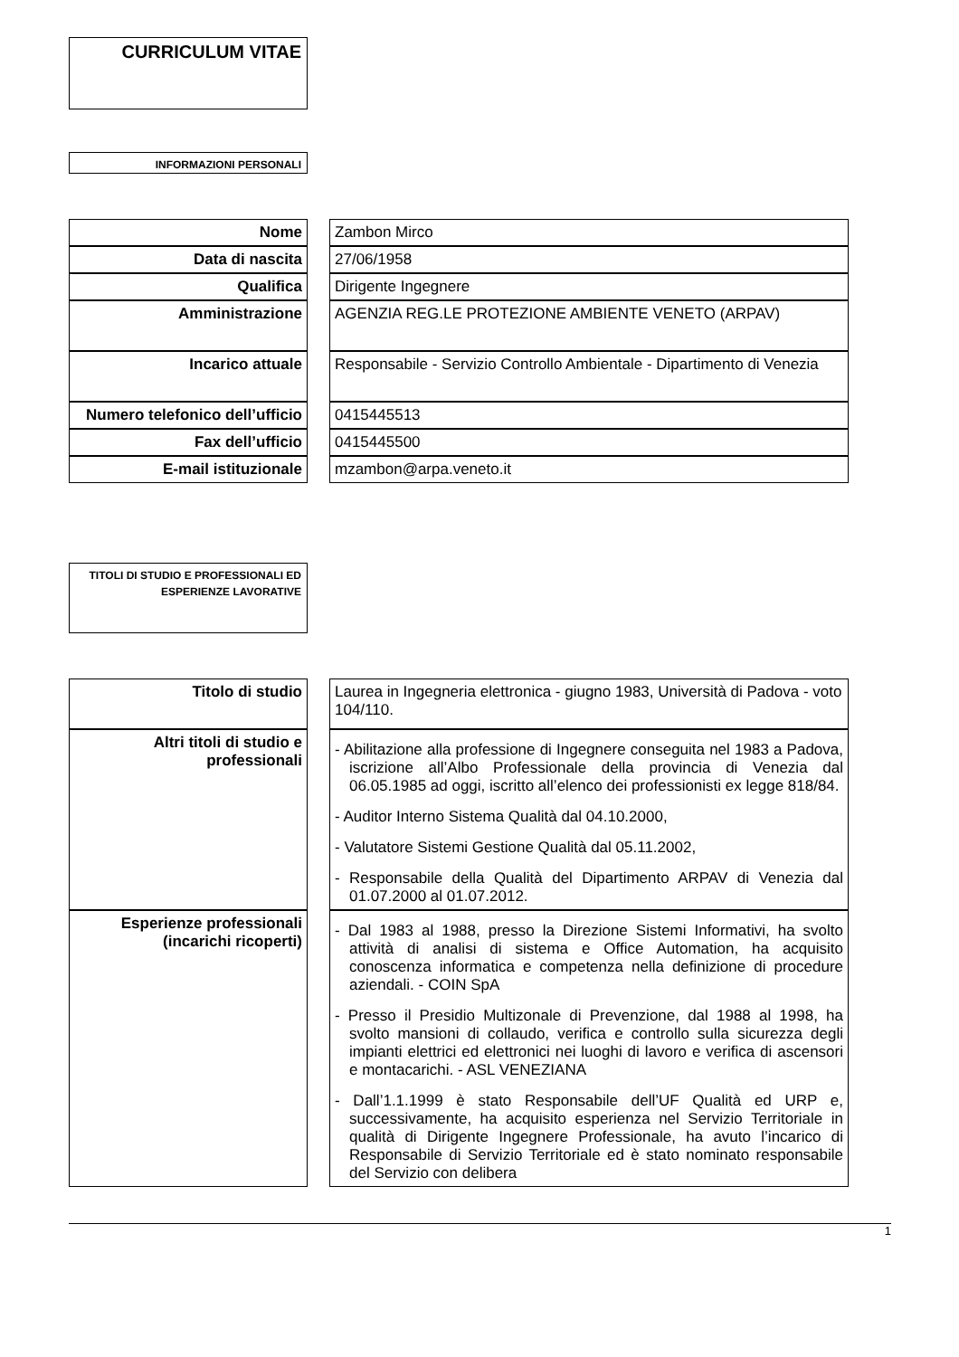CURRICULUM VITAE
INFORMAZIONI PERSONALI
| Nome | | Zambon Mirco |
| Data di nascita | | 27/06/1958 |
| Qualifica | | Dirigente Ingegnere |
| Amministrazione | | AGENZIA REG.LE PROTEZIONE AMBIENTE VENETO (ARPAV) |
| Incarico attuale | | Responsabile - Servizio Controllo Ambientale - Dipartimento di Venezia |
| Numero telefonico dell’ufficio | | 0415445513 |
| Fax dell’ufficio | | 0415445500 |
| E-mail istituzionale | | mzambon@arpa.veneto.it |
TITOLI DI STUDIO E PROFESSIONALI ED ESPERIENZE LAVORATIVE
| Titolo di studio | | Laurea in Ingegneria elettronica - giugno 1983, Università di Padova - voto 104/110. |
| Altri titoli di studio e professionali | | - Abilitazione alla professione di Ingegnere conseguita nel 1983 a Padova, iscrizione all’Albo Professionale della provincia di Venezia dal 06.05.1985 ad oggi, iscritto all’elenco dei professionisti ex legge 818/84. - Auditor Interno Sistema Qualità dal 04.10.2000, - Valutatore Sistemi Gestione Qualità dal 05.11.2002, - Responsabile della Qualità del Dipartimento ARPAV di Venezia dal 01.07.2000 al 01.07.2012. |
| Esperienze professionali (incarichi ricoperti) | | - Dal 1983 al 1988, presso la Direzione Sistemi Informativi, ha svolto attività di analisi di sistema e Office Automation, ha acquisito conoscenza informatica e competenza nella definizione di procedure aziendali. - COIN SpA - Presso il Presidio Multizonale di Prevenzione, dal 1988 al 1998, ha svolto mansioni di collaudo, verifica e controllo sulla sicurezza degli impianti elettrici ed elettronici nei luoghi di lavoro e verifica di ascensori e montacarichi. - ASL VENEZIANA - Dall’1.1.1999 è stato Responsabile dell’UF Qualità ed URP e, successivamente, ha acquisito esperienza nel Servizio Territoriale in qualità di Dirigente Ingegnere Professionale, ha avuto l’incarico di Responsabile di Servizio Territoriale ed è stato nominato responsabile del Servizio con delibera |
1